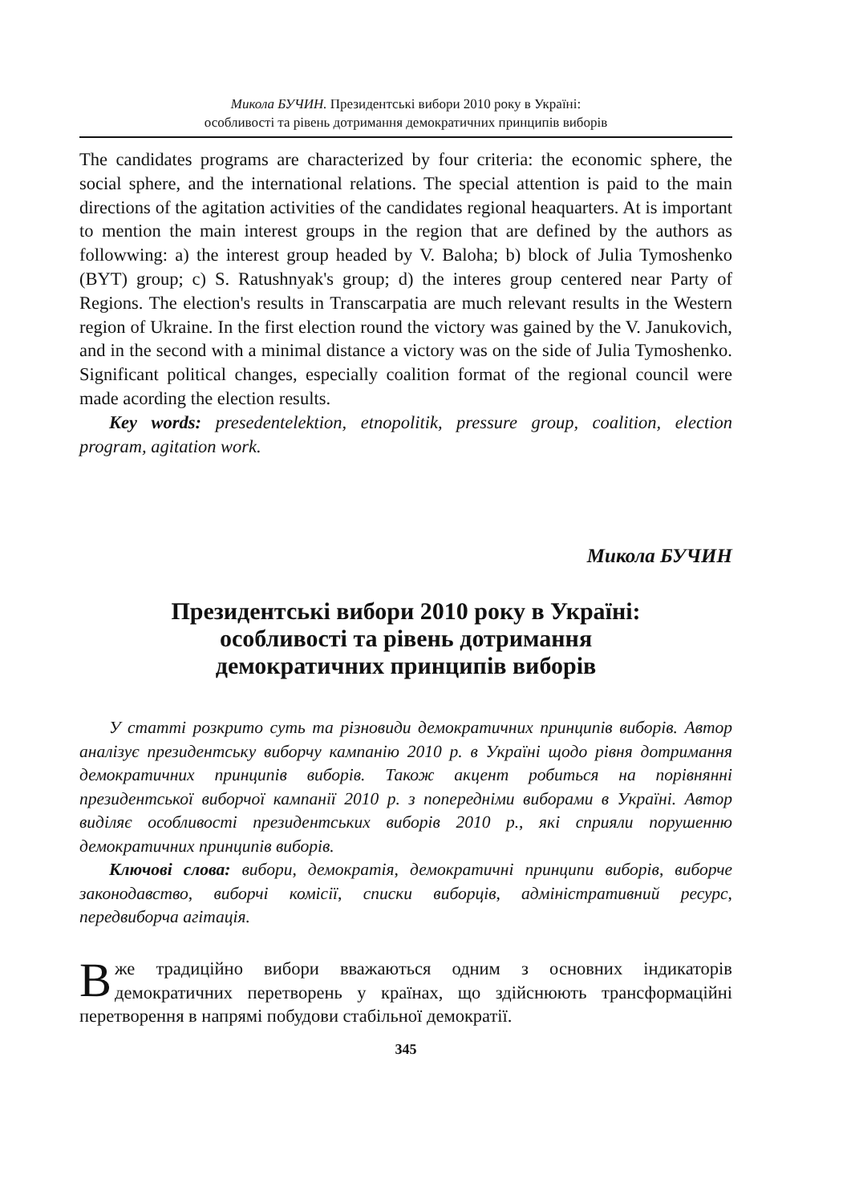Микола БУЧИН. Президентські вибори 2010 року в Україні:
особливості та рівень дотримання демократичних принципів виборів
The candidates programs are characterized by four criteria: the economic sphere, the social sphere, and the international relations. The special attention is paid to the main directions of the agitation activities of the candidates regional heaquarters. At is important to mention the main interest groups in the region that are defined by the authors as followwing: a) the interest group headed by V. Baloha; b) block of Julia Tymoshenko (BYT) group; c) S. Ratushnyak's group; d) the interes group centered near Party of Regions. The election's results in Transcarpatia are much relevant results in the Western region of Ukraine. In the first election round the victory was gained by the V. Janukovich, and in the second with a minimal distance a victory was on the side of Julia Tymoshenko. Significant political changes, especially coalition format of the regional council were made acording the election results.
Key words: presedentelektion, etnopolitik, pressure group, coalition, election program, agitation work.
Микола БУЧИН
Президентські вибори 2010 року в Україні:
особливості та рівень дотримання
демократичних принципів виборів
У статті розкрито суть та різновиди демократичних принципів виборів. Автор аналізує президентську виборчу кампанію 2010 р. в Україні щодо рівня дотримання демократичних принципів виборів. Також акцент робиться на порівнянні президентської виборчої кампанії 2010 р. з попередніми виборами в Україні. Автор виділяє особливості президентських виборів 2010 р., які сприяли порушенню демократичних принципів виборів.
Ключові слова: вибори, демократія, демократичні принципи виборів, виборче законодавство, виборчі комісії, списки виборців, адміністративний ресурс, передвиборча агітація.
Вже традиційно вибори вважаються одним з основних індикаторів демократичних перетворень у країнах, що здійснюють трансформаційні перетворення в напрямі побудови стабільної демократії.
345